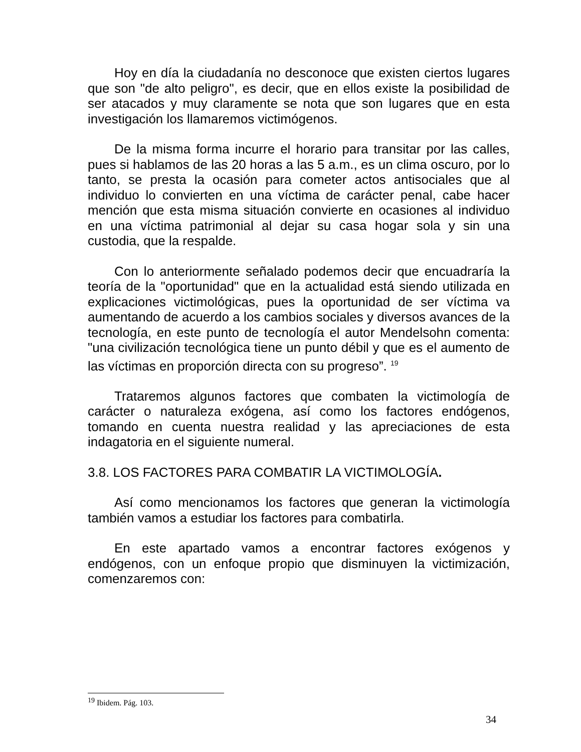Hoy en día la ciudadanía no desconoce que existen ciertos lugares que son "de alto peligro", es decir, que en ellos existe la posibilidad de ser atacados y muy claramente se nota que son lugares que en esta investigación los llamaremos victimógenos.
De la misma forma incurre el horario para transitar por las calles, pues si hablamos de las 20 horas a las 5 a.m., es un clima oscuro, por lo tanto, se presta la ocasión para cometer actos antisociales que al individuo lo convierten en una víctima de carácter penal, cabe hacer mención que esta misma situación convierte en ocasiones al individuo en una víctima patrimonial al dejar su casa hogar sola y sin una custodia, que la respalde.
Con lo anteriormente señalado podemos decir que encuadraría la teoría de la "oportunidad" que en la actualidad está siendo utilizada en explicaciones victimológicas, pues la oportunidad de ser víctima va aumentando de acuerdo a los cambios sociales y diversos avances de la tecnología, en este punto de tecnología el autor Mendelsohn comenta: "una civilización tecnológica tiene un punto débil y que es el aumento de las víctimas en proporción directa con su progreso”. <sup>19</sup>
Trataremos algunos factores que combaten la victimología de carácter o naturaleza exógena, así como los factores endógenos, tomando en cuenta nuestra realidad y las apreciaciones de esta indagatoria en el siguiente numeral.
3.8. LOS FACTORES PARA COMBATIR LA VICTIMOLOGÍA.
Así como mencionamos los factores que generan la victimología también vamos a estudiar los factores para combatirla.
En este apartado vamos a encontrar factores exógenos y endógenos, con un enfoque propio que disminuyen la victimización, comenzaremos con:
<sup>19</sup> Ibidem. Pág. 103.
34